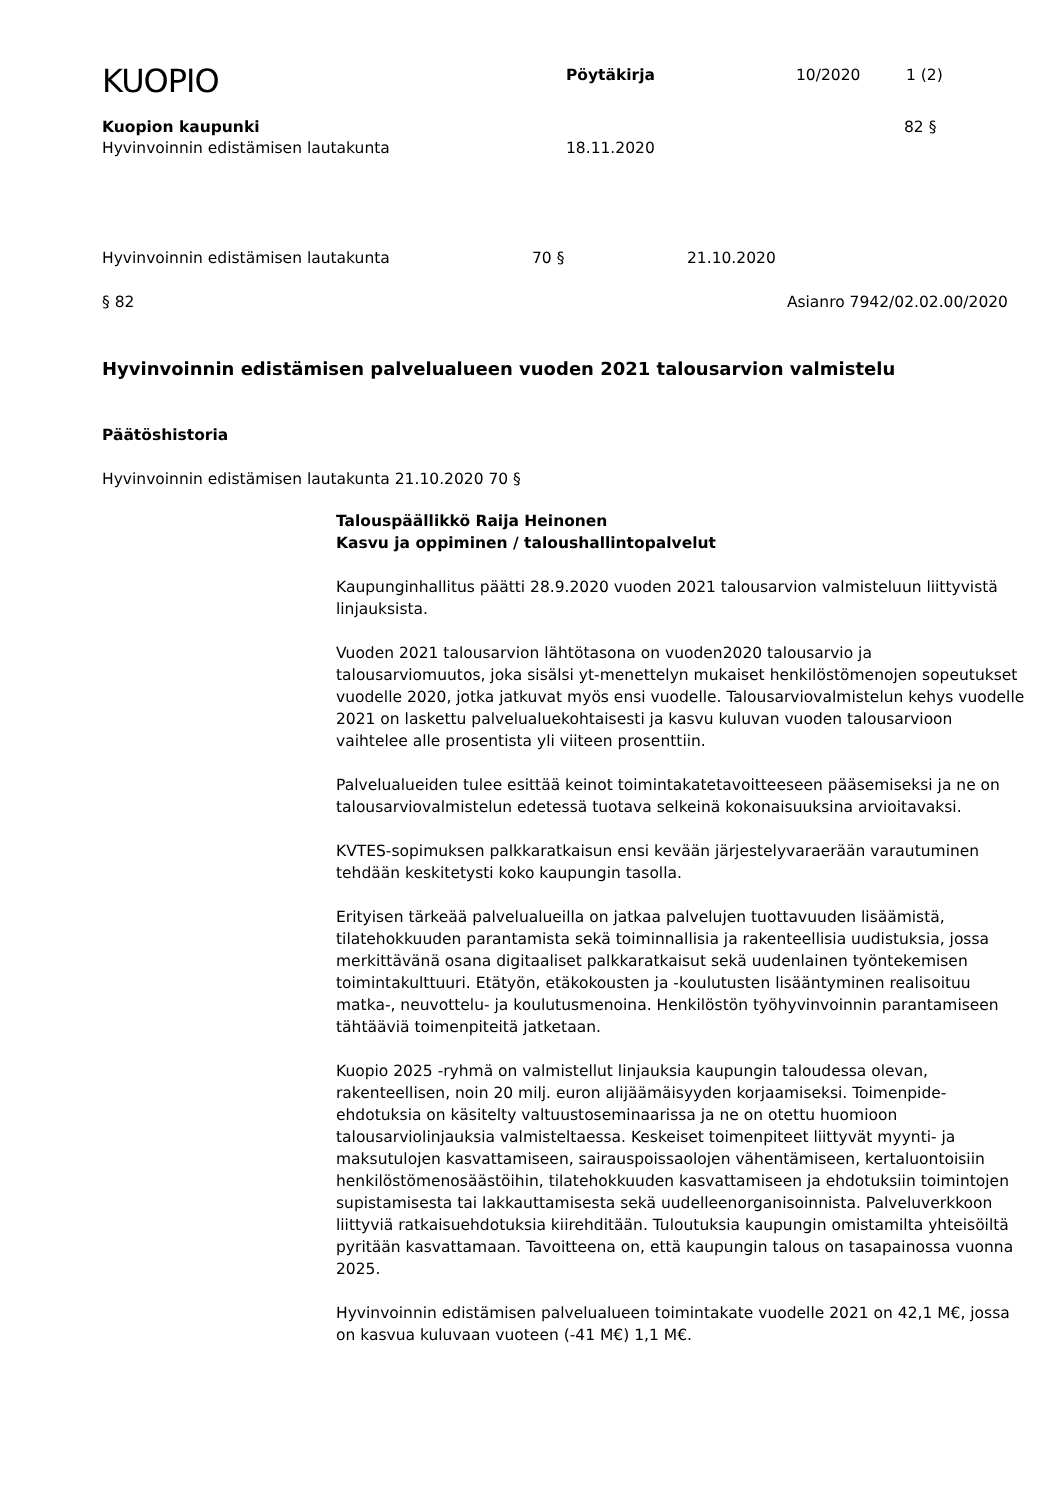KUOPIO
Pöytäkirja 10/2020 1 (2)
Kuopion kaupunki 82 §
Hyvinvoinnin edistämisen lautakunta 18.11.2020
Hyvinvoinnin edistämisen lautakunta 70 § 21.10.2020
§ 82 Asianro 7942/02.02.00/2020
Hyvinvoinnin edistämisen palvelualueen vuoden 2021 talousarvion valmistelu
Päätöshistoria
Hyvinvoinnin edistämisen lautakunta 21.10.2020 70 §
Talouspäällikkö Raija Heinonen
Kasvu ja oppiminen / taloushallintopalvelut
Kaupunginhallitus päätti 28.9.2020 vuoden 2021 talousarvion valmisteluun liittyvistä linjauksista.
Vuoden 2021 talousarvion lähtötasona on vuoden2020 talousarvio ja talousarviomuutos, joka sisälsi yt-menettelyn mukaiset henkilöstömenojen sopeutukset vuodelle 2020, jotka jatkuvat myös ensi vuodelle. Talousarviovalmistelun kehys vuodelle 2021 on laskettu palvelualuekohtaisesti ja kasvu kuluvan vuoden talousarvioon vaihtelee alle prosentista yli viiteen prosenttiin.
Palvelualueiden tulee esittää keinot toimintakatetavoitteeseen pääsemiseksi ja ne on talousarviovalmistelun edetessä tuotava selkeinä kokonaisuuksina arvioitavaksi.
KVTES-sopimuksen palkkaratkaisun ensi kevään järjestelyvaraerään varautuminen tehdään keskitetysti koko kaupungin tasolla.
Erityisen tärkeää palvelualueilla on jatkaa palvelujen tuottavuuden lisäämistä, tilatehokkuuden parantamista sekä toiminnallisia ja rakenteellisia uudistuksia, jossa merkittävänä osana digitaaliset palkkaratkaisut sekä uudenlainen työntekemisen toimintakulttuuri. Etätyön, etäkokousten ja -koulutusten lisääntyminen realisoituu matka-, neuvottelu- ja koulutusmenoina. Henkilöstön työhyvinvoinnin parantamiseen tähtääviä toimenpiteitä jatketaan.
Kuopio 2025 -ryhmä on valmistellut linjauksia kaupungin taloudessa olevan, rakenteellisen, noin 20 milj. euron alijäämäisyyden korjaamiseksi. Toimenpide-ehdotuksia on käsitelty valtuustoseminaarissa ja ne on otettu huomioon talousarviolinjauksia valmisteltaessa. Keskeiset toimenpiteet liittyvät myynti- ja maksutulojen kasvattamiseen, sairauspoissaolojen vähentämiseen, kertaluontoisiin henkilöstömenosäästöihin, tilatehokkuuden kasvattamiseen ja ehdotuksiin toimintojen supistamisesta tai lakkauttamisesta sekä uudelleenorganisoinnista. Palveluverkkoon liittyviä ratkaisuehdotuksia kiirehditään. Tuloutuksia kaupungin omistamilta yhteisöiltä pyritään kasvattamaan. Tavoitteena on, että kaupungin talous on tasapainossa vuonna 2025.
Hyvinvoinnin edistämisen palvelualueen toimintakate vuodelle 2021 on 42,1 M€, jossa on kasvua kuluvaan vuoteen (-41 M€) 1,1 M€.